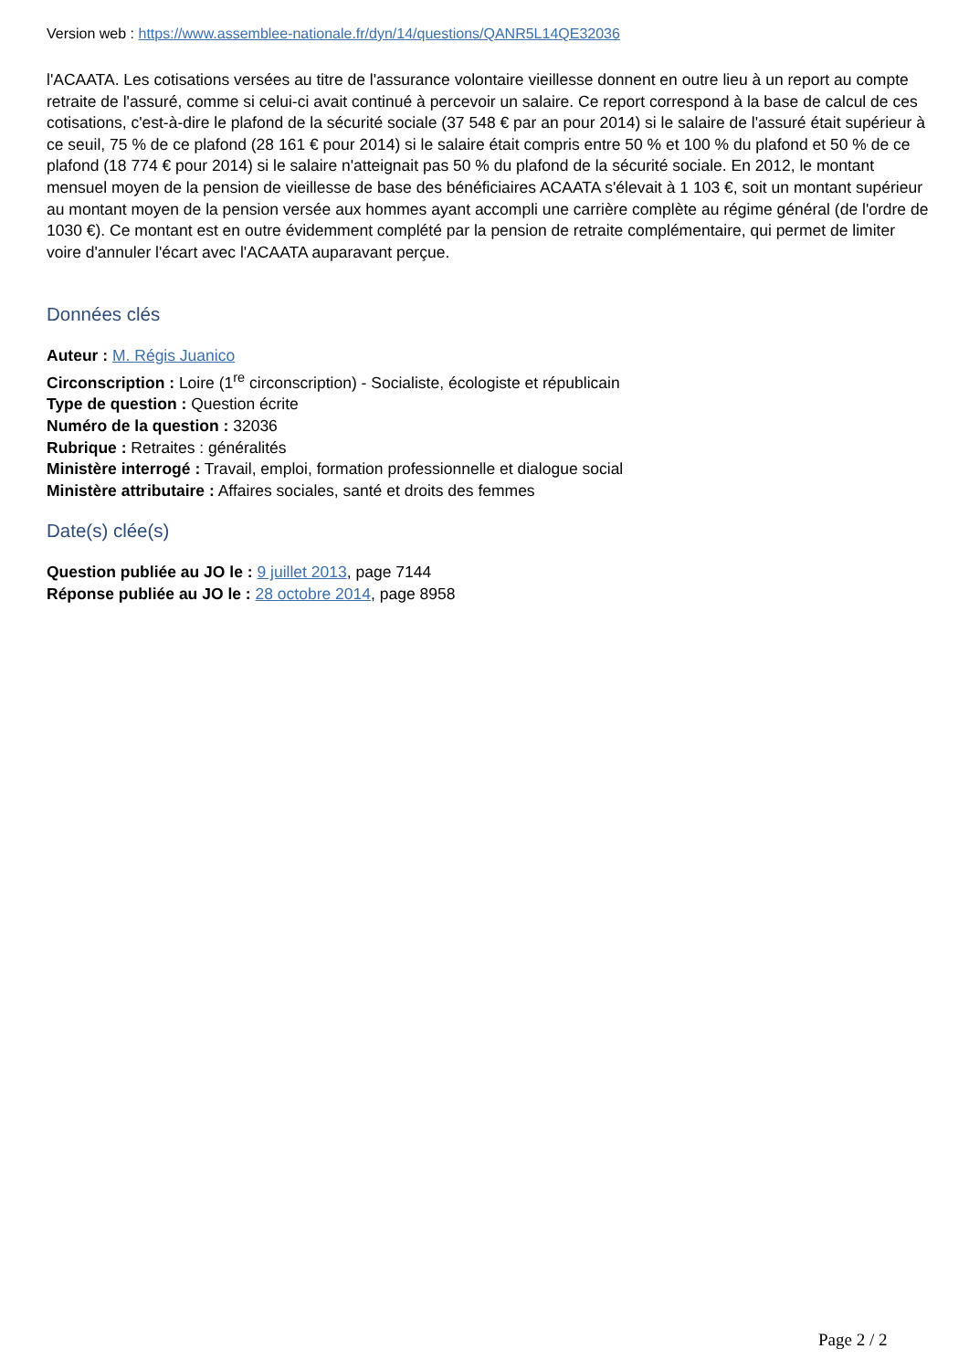Version web : https://www.assemblee-nationale.fr/dyn/14/questions/QANR5L14QE32036
l'ACAATA. Les cotisations versées au titre de l'assurance volontaire vieillesse donnent en outre lieu à un report au compte retraite de l'assuré, comme si celui-ci avait continué à percevoir un salaire. Ce report correspond à la base de calcul de ces cotisations, c'est-à-dire le plafond de la sécurité sociale (37 548 € par an pour 2014) si le salaire de l'assuré était supérieur à ce seuil, 75 % de ce plafond (28 161 € pour 2014) si le salaire était compris entre 50 % et 100 % du plafond et 50 % de ce plafond (18 774 € pour 2014) si le salaire n'atteignait pas 50 % du plafond de la sécurité sociale. En 2012, le montant mensuel moyen de la pension de vieillesse de base des bénéficiaires ACAATA s'élevait à 1 103 €, soit un montant supérieur au montant moyen de la pension versée aux hommes ayant accompli une carrière complète au régime général (de l'ordre de 1030 €). Ce montant est en outre évidemment complété par la pension de retraite complémentaire, qui permet de limiter voire d'annuler l'écart avec l'ACAATA auparavant perçue.
Données clés
Auteur : M. Régis Juanico
Circonscription : Loire (1<sup>re</sup> circonscription) - Socialiste, écologiste et républicain
Type de question : Question écrite
Numéro de la question : 32036
Rubrique : Retraites : généralités
Ministère interrogé : Travail, emploi, formation professionnelle et dialogue social
Ministère attributaire : Affaires sociales, santé et droits des femmes
Date(s) clée(s)
Question publiée au JO le : 9 juillet 2013, page 7144
Réponse publiée au JO le : 28 octobre 2014, page 8958
Page 2 / 2